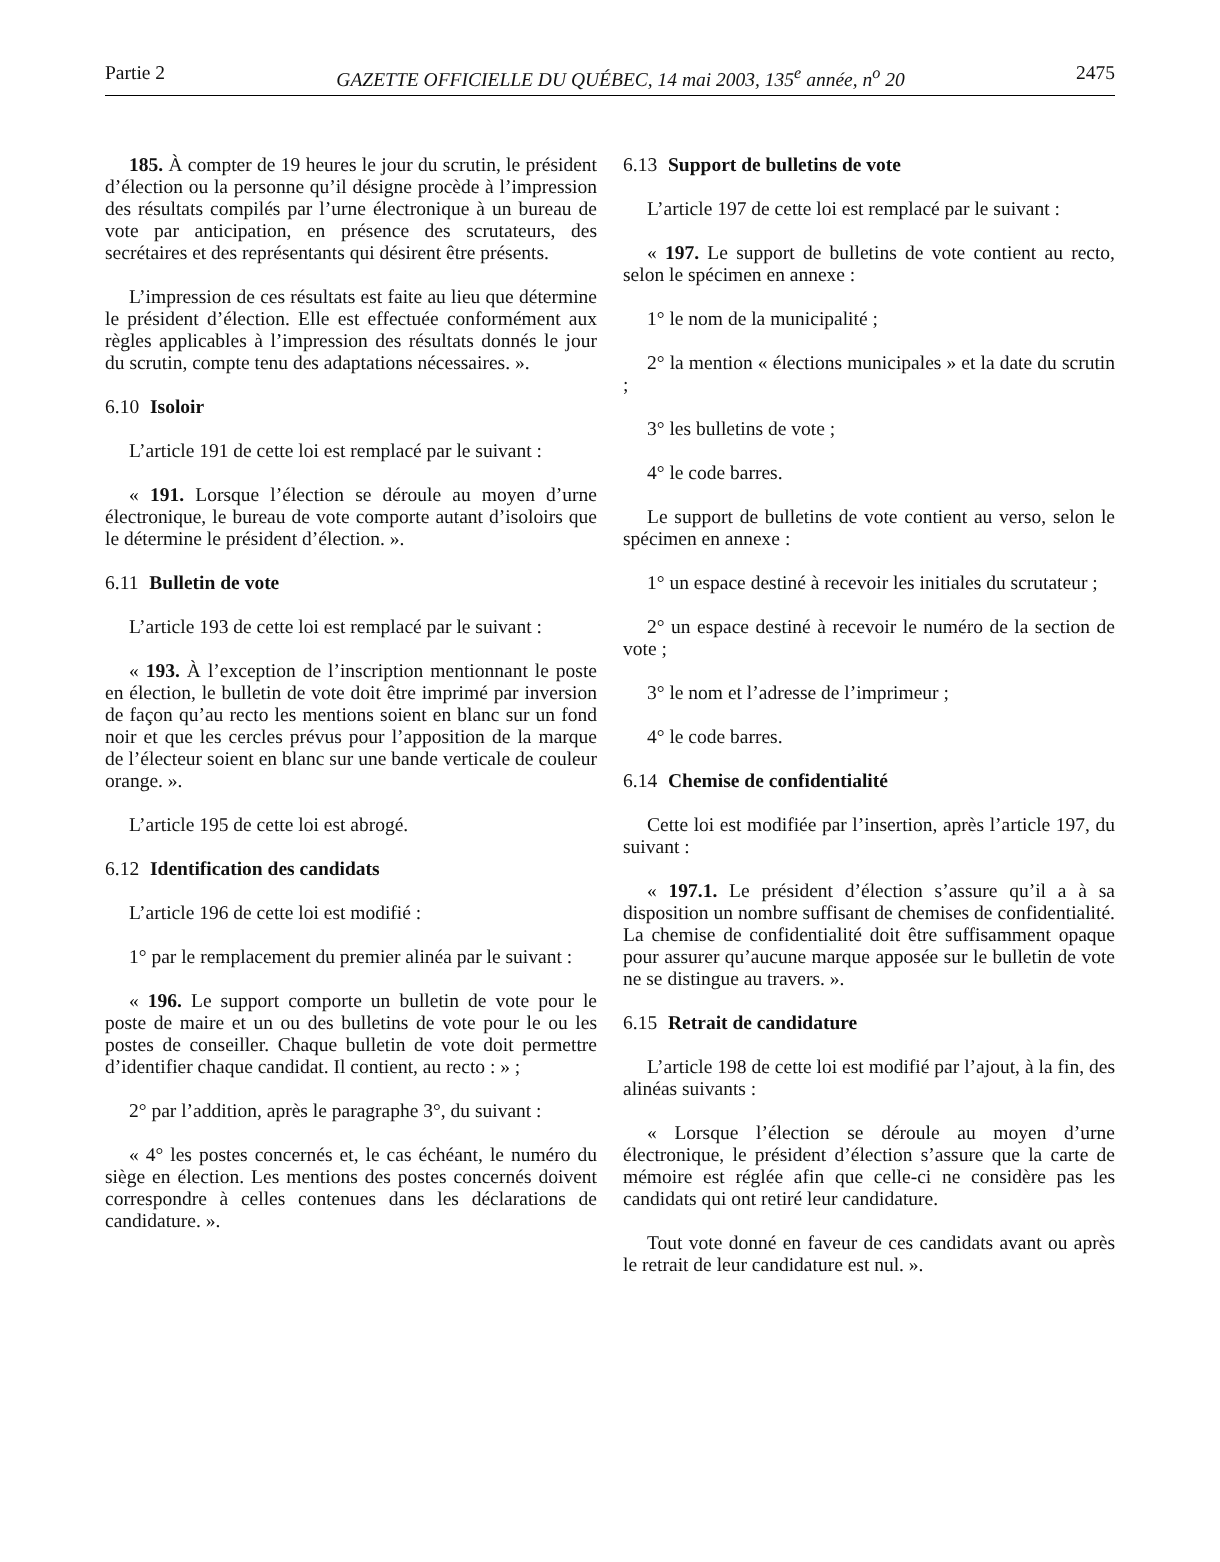Partie 2 GAZETTE OFFICIELLE DU QUÉBEC, 14 mai 2003, 135<sup>e</sup> année, n<sup>o</sup> 20 2475
185. À compter de 19 heures le jour du scrutin, le président d’élection ou la personne qu’il désigne procède à l’impression des résultats compilés par l’urne électronique à un bureau de vote par anticipation, en présence des scrutateurs, des secrétaires et des représentants qui désirent être présents.
L’impression de ces résultats est faite au lieu que détermine le président d’élection. Elle est effectuée conformément aux règles applicables à l’impression des résultats donnés le jour du scrutin, compte tenu des adaptations nécessaires. ».
6.10 Isoloir
L’article 191 de cette loi est remplacé par le suivant :
« 191. Lorsque l’élection se déroule au moyen d’urne électronique, le bureau de vote comporte autant d’isoloirs que le détermine le président d’élection. ».
6.11 Bulletin de vote
L’article 193 de cette loi est remplacé par le suivant :
« 193. À l’exception de l’inscription mentionnant le poste en élection, le bulletin de vote doit être imprimé par inversion de façon qu’au recto les mentions soient en blanc sur un fond noir et que les cercles prévus pour l’apposition de la marque de l’électeur soient en blanc sur une bande verticale de couleur orange. ».
L’article 195 de cette loi est abrogé.
6.12 Identification des candidats
L’article 196 de cette loi est modifié :
1° par le remplacement du premier alinéa par le suivant :
« 196. Le support comporte un bulletin de vote pour le poste de maire et un ou des bulletins de vote pour le ou les postes de conseiller. Chaque bulletin de vote doit permettre d’identifier chaque candidat. Il contient, au recto : » ;
2° par l’addition, après le paragraphe 3°, du suivant :
« 4° les postes concernés et, le cas échéant, le numéro du siège en élection. Les mentions des postes concernés doivent correspondre à celles contenues dans les déclarations de candidature. ».
6.13 Support de bulletins de vote
L’article 197 de cette loi est remplacé par le suivant :
« 197. Le support de bulletins de vote contient au recto, selon le spécimen en annexe :
1° le nom de la municipalité ;
2° la mention « élections municipales » et la date du scrutin ;
3° les bulletins de vote ;
4° le code barres.
Le support de bulletins de vote contient au verso, selon le spécimen en annexe :
1° un espace destiné à recevoir les initiales du scrutateur ;
2° un espace destiné à recevoir le numéro de la section de vote ;
3° le nom et l’adresse de l’imprimeur ;
4° le code barres.
6.14 Chemise de confidentialité
Cette loi est modifiée par l’insertion, après l’article 197, du suivant :
« 197.1. Le président d’élection s’assure qu’il a à sa disposition un nombre suffisant de chemises de confidentialité. La chemise de confidentialité doit être suffisamment opaque pour assurer qu’aucune marque apposée sur le bulletin de vote ne se distingue au travers. ».
6.15 Retrait de candidature
L’article 198 de cette loi est modifié par l’ajout, à la fin, des alinéas suivants :
« Lorsque l’élection se déroule au moyen d’urne électronique, le président d’élection s’assure que la carte de mémoire est réglée afin que celle-ci ne considère pas les candidats qui ont retiré leur candidature.
Tout vote donné en faveur de ces candidats avant ou après le retrait de leur candidature est nul. ».